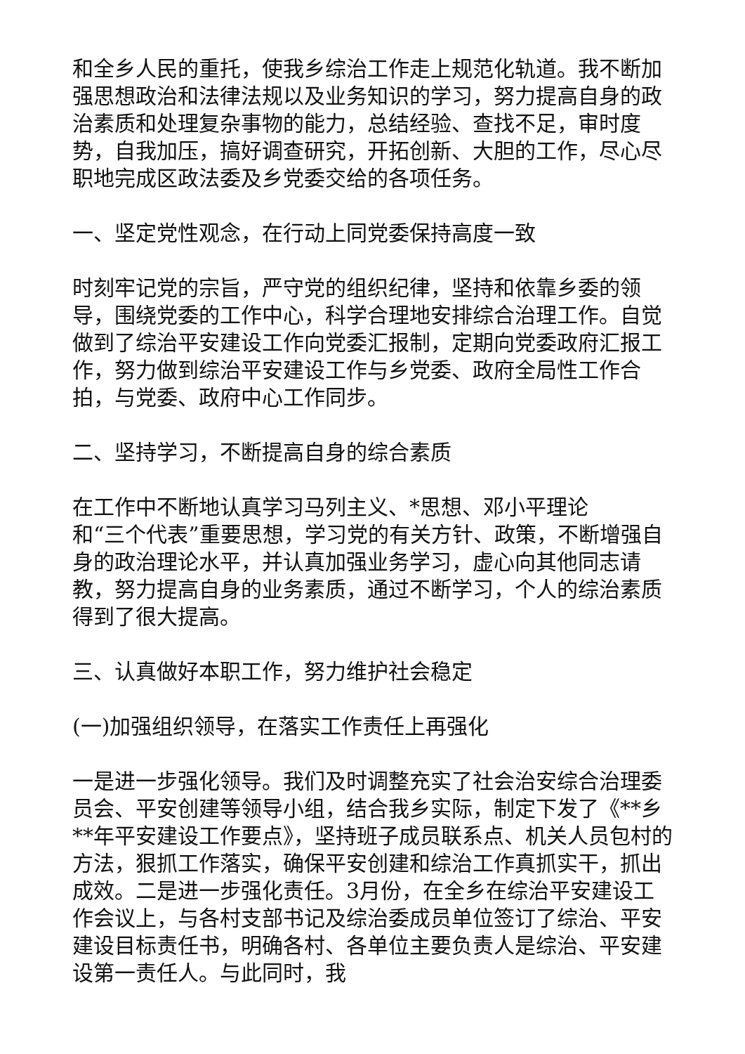和全乡人民的重托，使我乡综治工作走上规范化轨道。我不断加强思想政治和法律法规以及业务知识的学习，努力提高自身的政治素质和处理复杂事物的能力，总结经验、查找不足，审时度势，自我加压，搞好调查研究，开拓创新、大胆的工作，尽心尽职地完成区政法委及乡党委交给的各项任务。
一、坚定党性观念，在行动上同党委保持高度一致
时刻牢记党的宗旨，严守党的组织纪律，坚持和依靠乡委的领导，围绕党委的工作中心，科学合理地安排综合治理工作。自觉做到了综治平安建设工作向党委汇报制，定期向党委政府汇报工作，努力做到综治平安建设工作与乡党委、政府全局性工作合拍，与党委、政府中心工作同步。
二、坚持学习，不断提高自身的综合素质
在工作中不断地认真学习马列主义、*思想、邓小平理论
和“三个代表”重要思想，学习党的有关方针、政策，不断增强自身的政治理论水平，并认真加强业务学习，虚心向其他同志请教，努力提高自身的业务素质，通过不断学习，个人的综治素质得到了很大提高。
三、认真做好本职工作，努力维护社会稳定
(一)加强组织领导，在落实工作责任上再强化
一是进一步强化领导。我们及时调整充实了社会治安综合治理委员会、平安创建等领导小组，结合我乡实际，制定下发了《**乡**年平安建设工作要点》，坚持班子成员联系点、机关人员包村的方法，狠抓工作落实，确保平安创建和综治工作真抓实干，抓出成效。二是进一步强化责任。3月份，在全乡在综治平安建设工作会议上，与各村支部书记及综治委成员单位签订了综治、平安建设目标责任书，明确各村、各单位主要负责人是综治、平安建设第一责任人。与此同时，我